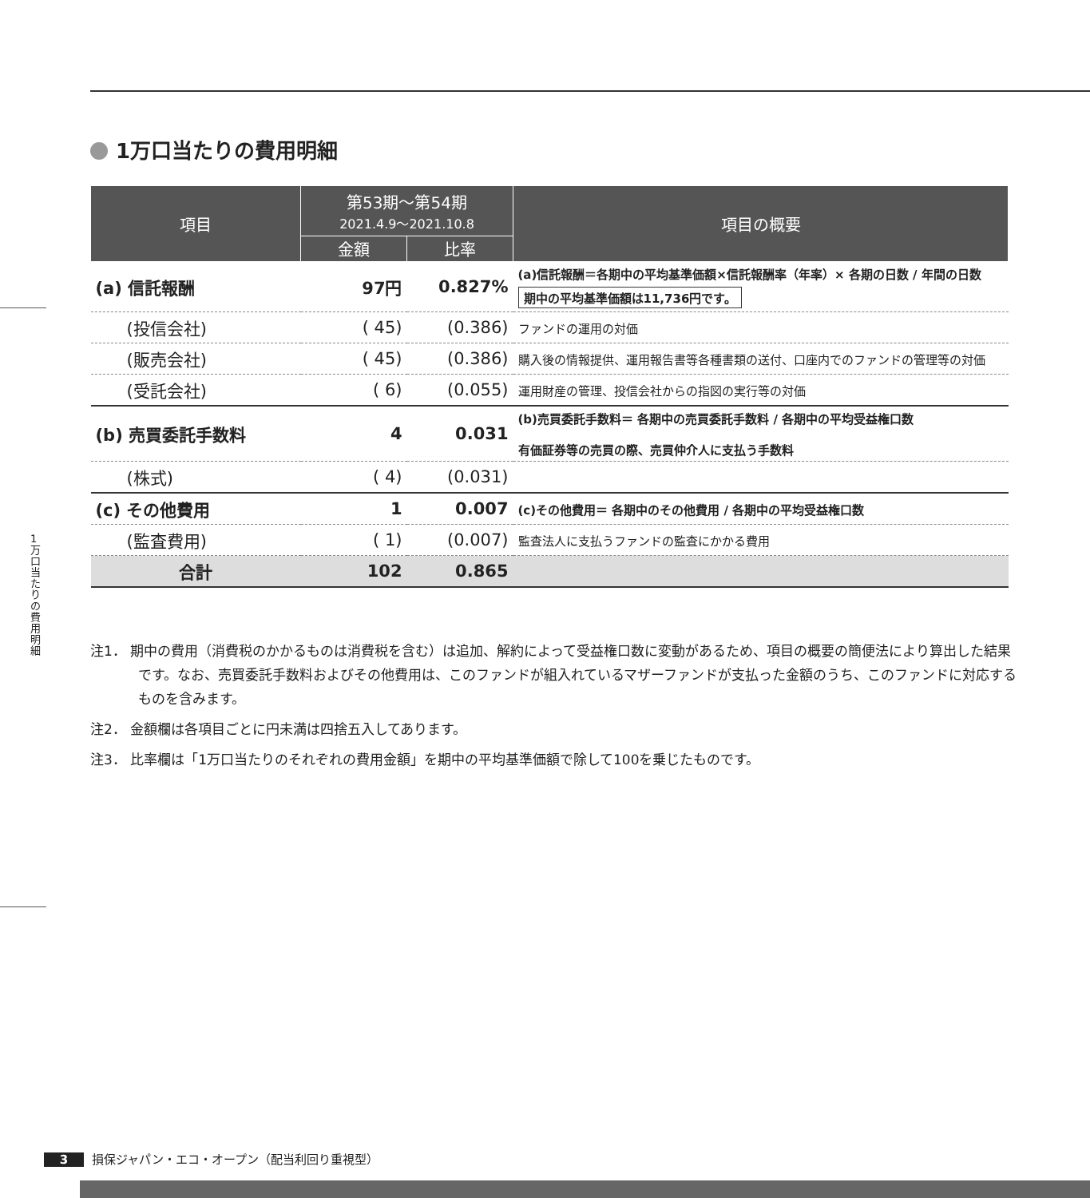1 万 口 当 た り の 費 用 明 細
1万口当たりの費用明細
| 項目 | 第53期〜第54期 2021.4.9〜2021.10.8 | | 項目の概要 |
| --- | --- | --- | --- |
| | 金額 | 比率 | |
| (a) 信託報酬 | 97円 | 0.827% | (a)信託報酬＝各期中の平均基準価額×信託報酬率（年率）× 各期の日数 / 年間の日数 期中の平均基準価額は11,736円です。 |
| (投信会社) | ( 45) | (0.386) | ファンドの運用の対価 |
| (販売会社) | ( 45) | (0.386) | 購入後の情報提供、運用報告書等各種書類の送付、口座内でのファンドの管理等の対価 |
| (受託会社) | ( 6) | (0.055) | 運用財産の管理、投信会社からの指図の実行等の対価 |
| (b) 売買委託手数料 | 4 | 0.031 | (b)売買委託手数料＝ 各期中の売買委託手数料 / 各期中の平均受益権口数 有価証券等の売買の際、売買仲介人に支払う手数料 |
| (株式) | ( 4) | (0.031) | |
| (c) その他費用 | 1 | 0.007 | (c)その他費用＝ 各期中のその他費用 / 各期中の平均受益権口数 |
| (監査費用) | ( 1) | (0.007) | 監査法人に支払うファンドの監査にかかる費用 |
| 合計 | 102 | 0.865 | |
注1． 期中の費用（消費税のかかるものは消費税を含む）は追加、解約によって受益権口数に変動があるため、項目の概要の簡便法により算出した結果です。なお、売買委託手数料およびその他費用は、このファンドが組入れているマザーファンドが支払った金額のうち、このファンドに対応するものを含みます。
注2． 金額欄は各項目ごとに円未満は四捨五入してあります。
注3． 比率欄は「1万口当たりのそれぞれの費用金額」を期中の平均基準価額で除して100を乗じたものです。
3 損保ジャパン・エコ・オープン（配当利回り重視型）